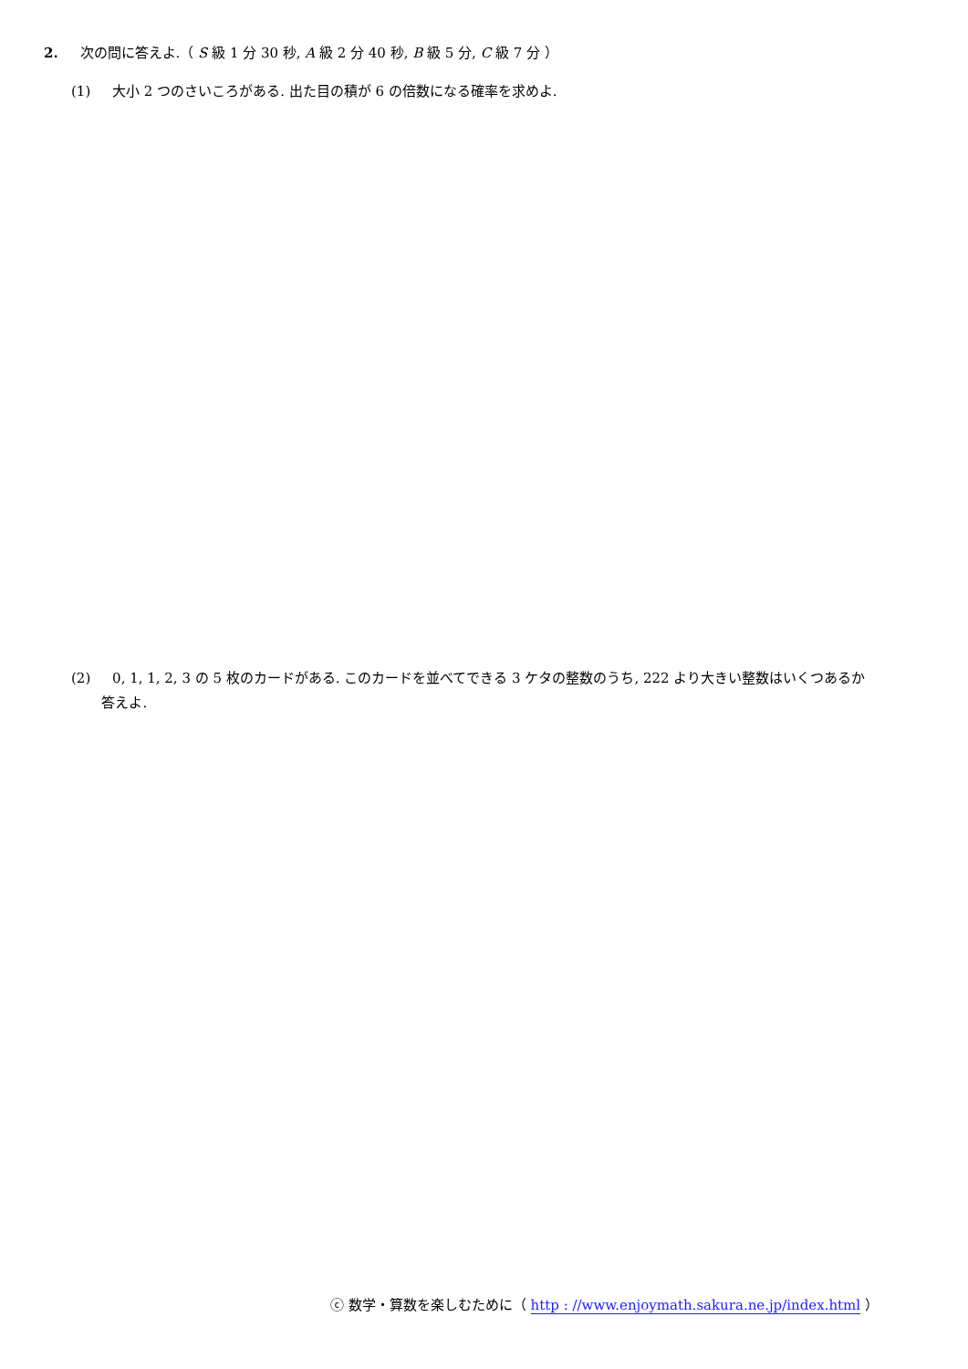2. 次の問に答えよ.（ S 級 1 分 30 秒, A 級 2 分 40 秒, B 級 5 分, C 級 7 分 ）
(1) 大小 2 つのさいころがある. 出た目の積が 6 の倍数になる確率を求めよ.
(2) 0, 1, 1, 2, 3 の 5 枚のカードがある. このカードを並べてできる 3 ケタの整数のうち, 222 より大きい整数はいくつあるか
答えよ.
ⓒ 数学・算数を楽しむために（ http : //www.enjoymath.sakura.ne.jp/index.html ）